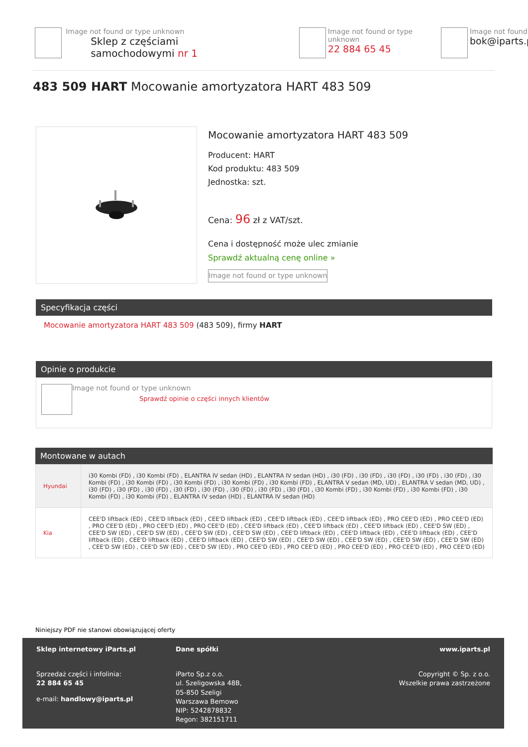Image not found or type unknown
Sklep z częściami samochodowymi nr 1
Image not found or type unknown
22 884 65 45
Image not found
bok@iparts.p
483 509 HART Mocowanie amortyzatora HART 483 509
Mocowanie amortyzatora HART 483 509
Producent: HART
Kod produktu: 483 509
Jednostka: szt.
Cena: 96 zł z VAT/szt.
Cena i dostępność może ulec zmianie
Sprawdź aktualną cenę online »
Image not found or type unknown
Specyfikacja części
Mocowanie amortyzatora HART 483 509 (483 509), firmy HART
Opinie o produkcie
Image not found or type unknown
Sprawdź opinie o części innych klientów
Montowane w autach
| Hyundai | i30 Kombi (FD) , i30 Kombi (FD) , ELANTRA IV sedan (HD) , ELANTRA IV sedan (HD) , i30 (FD) , i30 (FD) , i30 (FD) , i30 (FD) , i30 (FD) , i30 Kombi (FD) , i30 Kombi (FD) , i30 Kombi (FD) , i30 Kombi (FD) , i30 Kombi (FD) , ELANTRA V sedan (MD, UD) , ELANTRA V sedan (MD, UD) , i30 (FD) , i30 (FD) , i30 (FD) , i30 (FD) , i30 (FD) , i30 (FD) , i30 (FD) , i30 (FD) , i30 Kombi (FD) , i30 Kombi (FD) , i30 Kombi (FD) , i30 Kombi (FD) , i30 Kombi (FD) , ELANTRA IV sedan (HD) , ELANTRA IV sedan (HD) |
| Kia | CEE'D liftback (ED) , CEE'D liftback (ED) , CEE'D liftback (ED) , CEE'D liftback (ED) , CEE'D liftback (ED) , PRO CEE'D (ED) , PRO CEE'D (ED) , PRO CEE'D (ED) , PRO CEE'D (ED) , PRO CEE'D (ED) , CEE'D liftback (ED) , CEE'D liftback (ED) , CEE'D liftback (ED) , CEE'D SW (ED) , CEE'D SW (ED) , CEE'D SW (ED) , CEE'D SW (ED) , CEE'D SW (ED) , CEE'D liftback (ED) , CEE'D liftback (ED) , CEE'D liftback (ED) , CEE'D liftback (ED) , CEE'D liftback (ED) , CEE'D liftback (ED) , CEE'D SW (ED) , CEE'D SW (ED) , CEE'D SW (ED) , CEE'D SW (ED) , CEE'D SW (ED) , CEE'D SW (ED) , CEE'D SW (ED) , CEE'D SW (ED) , PRO CEE'D (ED) , PRO CEE'D (ED) , PRO CEE'D (ED) , PRO CEE'D (ED) , PRO CEE'D (ED) |
Niniejszy PDF nie stanowi obowiązującej oferty
Sklep internetowy iParts.pl
Sprzedaż części i infolinia:
22 884 65 45
e-mail: handlowy@iparts.pl
Dane spółki
iParto Sp.z o.o.
ul. Szeligowska 48B,
05-850 Szeligi
Warszawa Bemowo
NIP: 5242878832
Regon: 382151711
www.iparts.pl
Copyright © Sp. z o.o.
Wszelkie prawa zastrzeżone